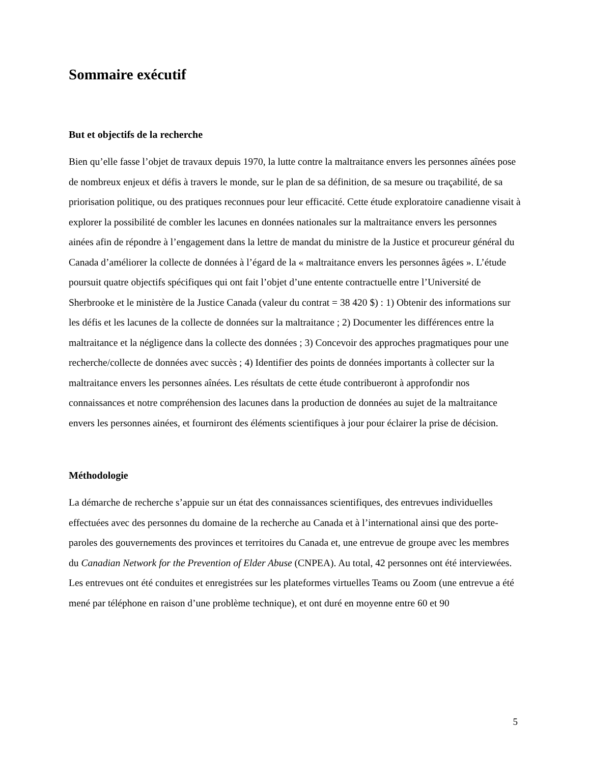Sommaire exécutif
But et objectifs de la recherche
Bien qu’elle fasse l’objet de travaux depuis 1970, la lutte contre la maltraitance envers les personnes aînées pose de nombreux enjeux et défis à travers le monde, sur le plan de sa définition, de sa mesure ou traçabilité, de sa priorisation politique, ou des pratiques reconnues pour leur efficacité. Cette étude exploratoire canadienne visait à explorer la possibilité de combler les lacunes en données nationales sur la maltraitance envers les personnes ainées afin de répondre à l’engagement dans la lettre de mandat du ministre de la Justice et procureur général du Canada d’améliorer la collecte de données à l’égard de la « maltraitance envers les personnes âgées ». L’étude poursuit quatre objectifs spécifiques qui ont fait l’objet d’une entente contractuelle entre l’Université de Sherbrooke et le ministère de la Justice Canada (valeur du contrat = 38 420 $) : 1) Obtenir des informations sur les défis et les lacunes de la collecte de données sur la maltraitance ; 2) Documenter les différences entre la maltraitance et la négligence dans la collecte des données ; 3) Concevoir des approches pragmatiques pour une recherche/collecte de données avec succès ; 4) Identifier des points de données importants à collecter sur la maltraitance envers les personnes aînées. Les résultats de cette étude contribueront à approfondir nos connaissances et notre compréhension des lacunes dans la production de données au sujet de la maltraitance envers les personnes ainées, et fourniront des éléments scientifiques à jour pour éclairer la prise de décision.
Méthodologie
La démarche de recherche s’appuie sur un état des connaissances scientifiques, des entrevues individuelles effectuées avec des personnes du domaine de la recherche au Canada et à l’international ainsi que des porte-paroles des gouvernements des provinces et territoires du Canada et, une entrevue de groupe avec les membres du Canadian Network for the Prevention of Elder Abuse (CNPEA). Au total, 42 personnes ont été interviewées. Les entrevues ont été conduites et enregistrées sur les plateformes virtuelles Teams ou Zoom (une entrevue a été mené par téléphone en raison d’une problème technique), et ont duré en moyenne entre 60 et 90
5